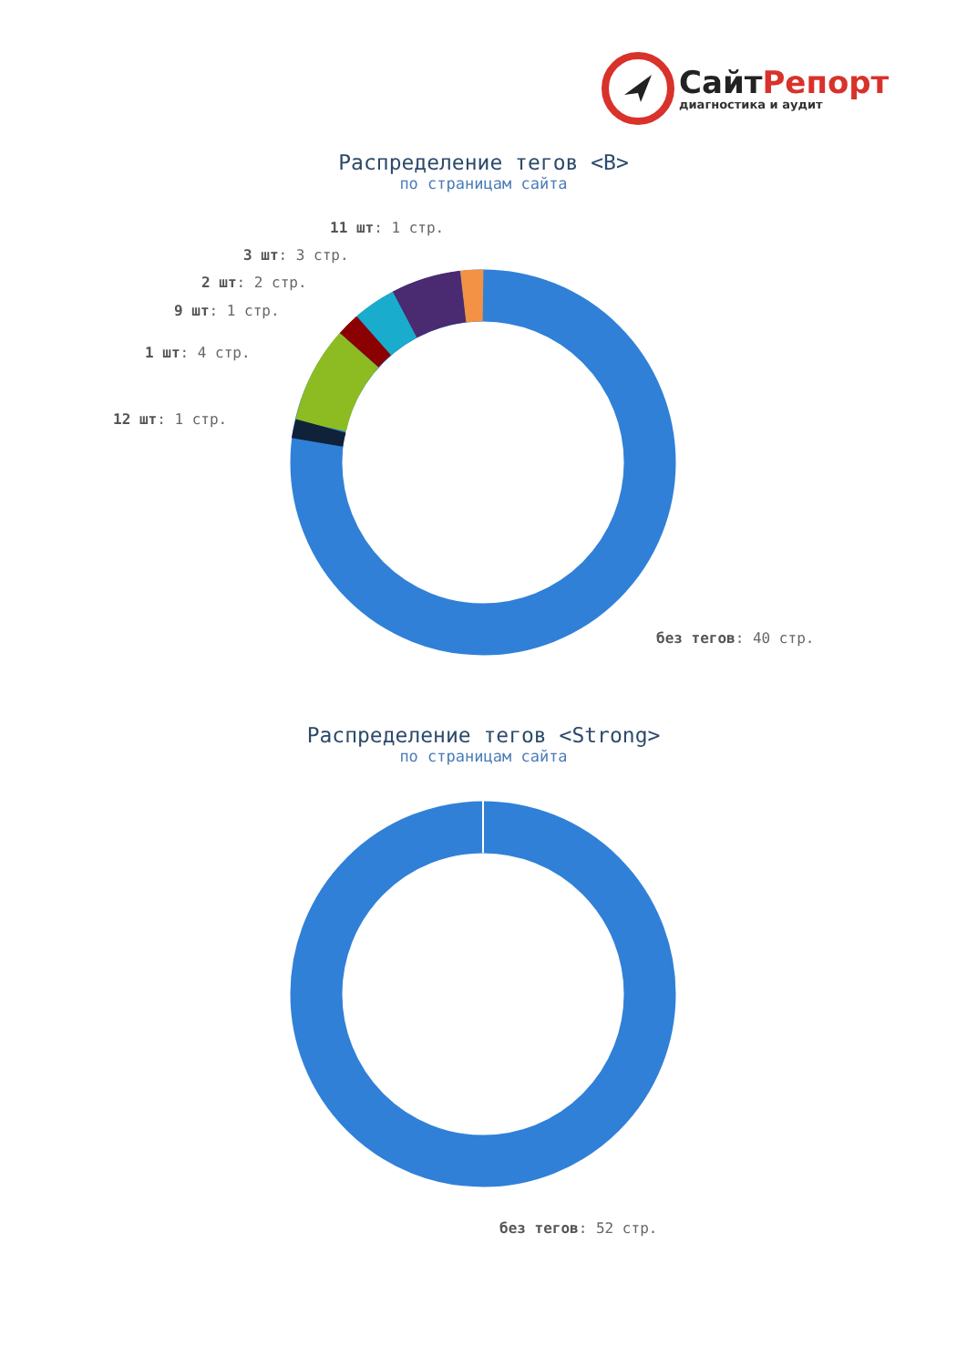СайтРепорт
диагностика и аудит
Распределение тегов <B>
по страницам сайта
11 шт: 1 стр.
3 шт: 3 стр.
2 шт: 2 стр.
9 шт: 1 стр.
1 шт: 4 стр.
12 шт: 1 стр.
без тегов: 40 стр.
Распределение тегов <Strong>
по страницам сайта
без тегов: 52 стр.